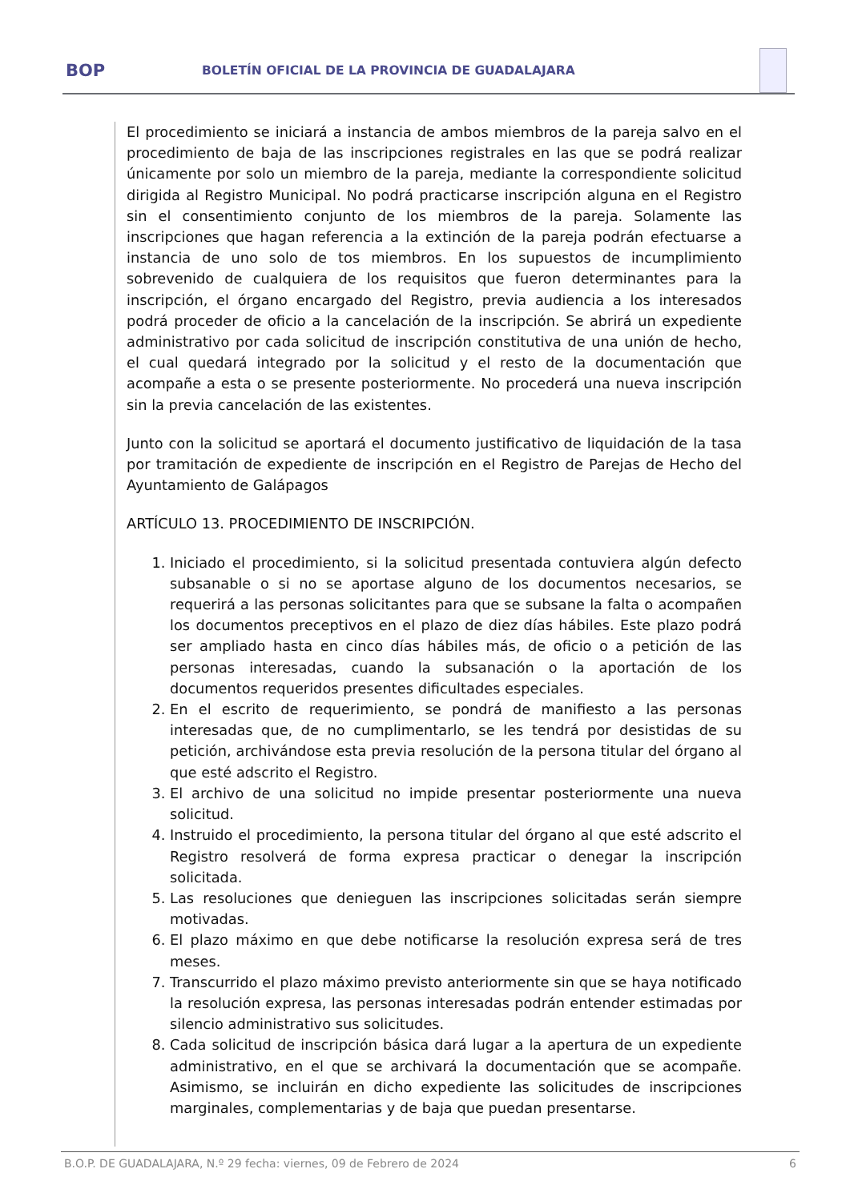BOP
BOLETÍN OFICIAL DE LA PROVINCIA DE GUADALAJARA
El procedimiento se iniciará a instancia de ambos miembros de la pareja salvo en el procedimiento de baja de las inscripciones registrales en las que se podrá realizar únicamente por solo un miembro de la pareja, mediante la correspondiente solicitud dirigida al Registro Municipal. No podrá practicarse inscripción alguna en el Registro sin el consentimiento conjunto de los miembros de la pareja. Solamente las inscripciones que hagan referencia a la extinción de la pareja podrán efectuarse a instancia de uno solo de tos miembros. En los supuestos de incumplimiento sobrevenido de cualquiera de los requisitos que fueron determinantes para la inscripción, el órgano encargado del Registro, previa audiencia a los interesados podrá proceder de oficio a la cancelación de la inscripción. Se abrirá un expediente administrativo por cada solicitud de inscripción constitutiva de una unión de hecho, el cual quedará integrado por la solicitud y el resto de la documentación que acompañe a esta o se presente posteriormente. No procederá una nueva inscripción sin la previa cancelación de las existentes.
Junto con la solicitud se aportará el documento justificativo de liquidación de la tasa por tramitación de expediente de inscripción en el Registro de Parejas de Hecho del Ayuntamiento de Galápagos
ARTÍCULO 13. PROCEDIMIENTO DE INSCRIPCIÓN.
1. Iniciado el procedimiento, si la solicitud presentada contuviera algún defecto subsanable o si no se aportase alguno de los documentos necesarios, se requerirá a las personas solicitantes para que se subsane la falta o acompañen los documentos preceptivos en el plazo de diez días hábiles. Este plazo podrá ser ampliado hasta en cinco días hábiles más, de oficio o a petición de las personas interesadas, cuando la subsanación o la aportación de los documentos requeridos presentes dificultades especiales.
2. En el escrito de requerimiento, se pondrá de manifiesto a las personas interesadas que, de no cumplimentarlo, se les tendrá por desistidas de su petición, archivándose esta previa resolución de la persona titular del órgano al que esté adscrito el Registro.
3. El archivo de una solicitud no impide presentar posteriormente una nueva solicitud.
4. Instruido el procedimiento, la persona titular del órgano al que esté adscrito el Registro resolverá de forma expresa practicar o denegar la inscripción solicitada.
5. Las resoluciones que denieguen las inscripciones solicitadas serán siempre motivadas.
6. El plazo máximo en que debe notificarse la resolución expresa será de tres meses.
7. Transcurrido el plazo máximo previsto anteriormente sin que se haya notificado la resolución expresa, las personas interesadas podrán entender estimadas por silencio administrativo sus solicitudes.
8. Cada solicitud de inscripción básica dará lugar a la apertura de un expediente administrativo, en el que se archivará la documentación que se acompañe. Asimismo, se incluirán en dicho expediente las solicitudes de inscripciones marginales, complementarias y de baja que puedan presentarse.
B.O.P. DE GUADALAJARA, N.º 29 fecha: viernes, 09 de Febrero de 2024 6